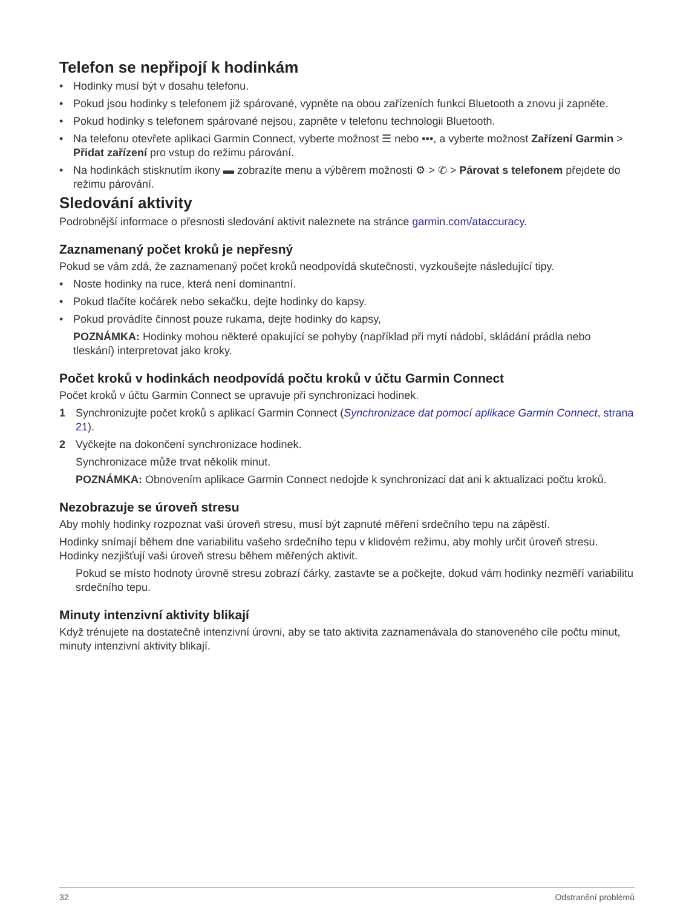Telefon se nepřipojí k hodinkám
• Hodinky musí být v dosahu telefonu.
• Pokud jsou hodinky s telefonem již spárované, vypněte na obou zařízeních funkci Bluetooth a znovu ji zapněte.
• Pokud hodinky s telefonem spárované nejsou, zapněte v telefonu technologii Bluetooth.
• Na telefonu otevřete aplikaci Garmin Connect, vyberte možnost ☰ nebo •••, a vyberte možnost Zařízení Garmin > Přidat zařízení pro vstup do režimu párování.
• Na hodinkách stisknutím ikony ▬ zobrazíte menu a výběrem možnosti ⚙ > ✆ > Párovat s telefonem přejdete do režimu párování.
Sledování aktivity
Podrobnější informace o přesnosti sledování aktivit naleznete na stránce garmin.com/ataccuracy.
Zaznamenaný počet kroků je nepřesný
Pokud se vám zdá, že zaznamenaný počet kroků neodpovídá skutečnosti, vyzkoušejte následující tipy.
• Noste hodinky na ruce, která není dominantní.
• Pokud tlačíte kočárek nebo sekačku, dejte hodinky do kapsy.
• Pokud provádíte činnost pouze rukama, dejte hodinky do kapsy,
POZNÁMKA: Hodinky mohou některé opakující se pohyby (například při mytí nádobí, skládání prádla nebo tleskání) interpretovat jako kroky.
Počet kroků v hodinkách neodpovídá počtu kroků v účtu Garmin Connect
Počet kroků v účtu Garmin Connect se upravuje při synchronizaci hodinek.
1 Synchronizujte počet kroků s aplikací Garmin Connect (Synchronizace dat pomocí aplikace Garmin Connect, strana 21).
2 Vyčkejte na dokončení synchronizace hodinek.
Synchronizace může trvat několik minut.
POZNÁMKA: Obnovením aplikace Garmin Connect nedojde k synchronizaci dat ani k aktualizaci počtu kroků.
Nezobrazuje se úroveň stresu
Aby mohly hodinky rozpoznat vaši úroveň stresu, musí být zapnuté měření srdečního tepu na zápěstí.
Hodinky snímají během dne variabilitu vašeho srdečního tepu v klidovém režimu, aby mohly určit úroveň stresu. Hodinky nezjišťují vaši úroveň stresu během měřených aktivit.
Pokud se místo hodnoty úrovně stresu zobrazí čárky, zastavte se a počkejte, dokud vám hodinky nezměří variabilitu srdečního tepu.
Minuty intenzivní aktivity blikají
Když trénujete na dostatečně intenzivní úrovni, aby se tato aktivita zaznamenávala do stanoveného cíle počtu minut, minuty intenzivní aktivity blikají.
32 Odstranění problémů